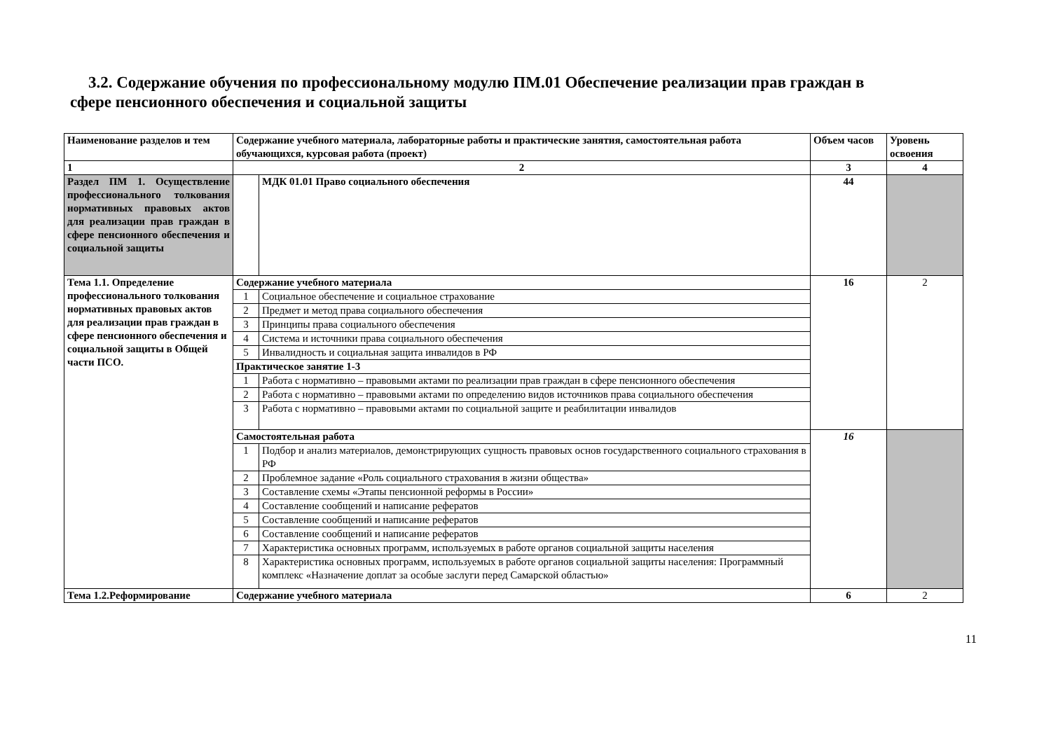3.2. Содержание обучения по профессиональному модулю ПМ.01 Обеспечение реализации прав граждан в
сфере пенсионного обеспечения и социальной защиты
| Наименование разделов и тем | Содержание учебного материала, лабораторные работы и практические занятия, самостоятельная работа обучающихся, курсовая работа (проект) | | Объем часов | Уровень освоения |
| --- | --- | --- | --- | --- |
| 1 | 2 | | 3 | 4 |
| Раздел ПМ 1. Осуществление профессионального толкования нормативных правовых актов для реализации прав граждан в сфере пенсионного обеспечения и социальной защиты | | МДК 01.01 Право социального обеспечения | 44 | |
| Тема 1.1. Определение профессионального толкования нормативных правовых актов для реализации прав граждан в сфере пенсионного обеспечения и социальной защиты в Общей части ПСО. | Содержание учебного материала | | 16 | 2 |
| | 1 | Социальное обеспечение и социальное страхование | | |
| | 2 | Предмет и метод права социального обеспечения | | |
| | 3 | Принципы права социального обеспечения | | |
| | 4 | Система и источники права социального обеспечения | | |
| | 5 | Инвалидность и социальная защита инвалидов в РФ | | |
| | Практическое занятие 1-3 | | | |
| | 1 | Работа с нормативно – правовыми актами по реализации прав граждан в сфере пенсионного обеспечения | | |
| | 2 | Работа с нормативно – правовыми актами по определению видов источников права социального обеспечения | | |
| | 3 | Работа с нормативно – правовыми актами по социальной защите и реабилитации инвалидов | | |
| | Самостоятельная работа | | 16 | |
| | 1 | Подбор и анализ материалов, демонстрирующих сущность правовых основ государственного социального страхования в РФ | | |
| | 2 | Проблемное задание «Роль социального страхования в жизни общества» | | |
| | 3 | Составление схемы «Этапы пенсионной реформы в России» | | |
| | 4 | Составление сообщений и написание рефератов | | |
| | 5 | Составление сообщений и написание рефератов | | |
| | 6 | Составление сообщений и написание рефератов | | |
| | 7 | Характеристика основных программ, используемых в работе органов социальной защиты населения | | |
| | 8 | Характеристика основных программ, используемых в работе органов социальной защиты населения: Программный комплекс «Назначение доплат за особые заслуги перед Самарской областью» | | |
| Тема 1.2.Реформирование | Содержание учебного материала | | 6 | 2 |
11